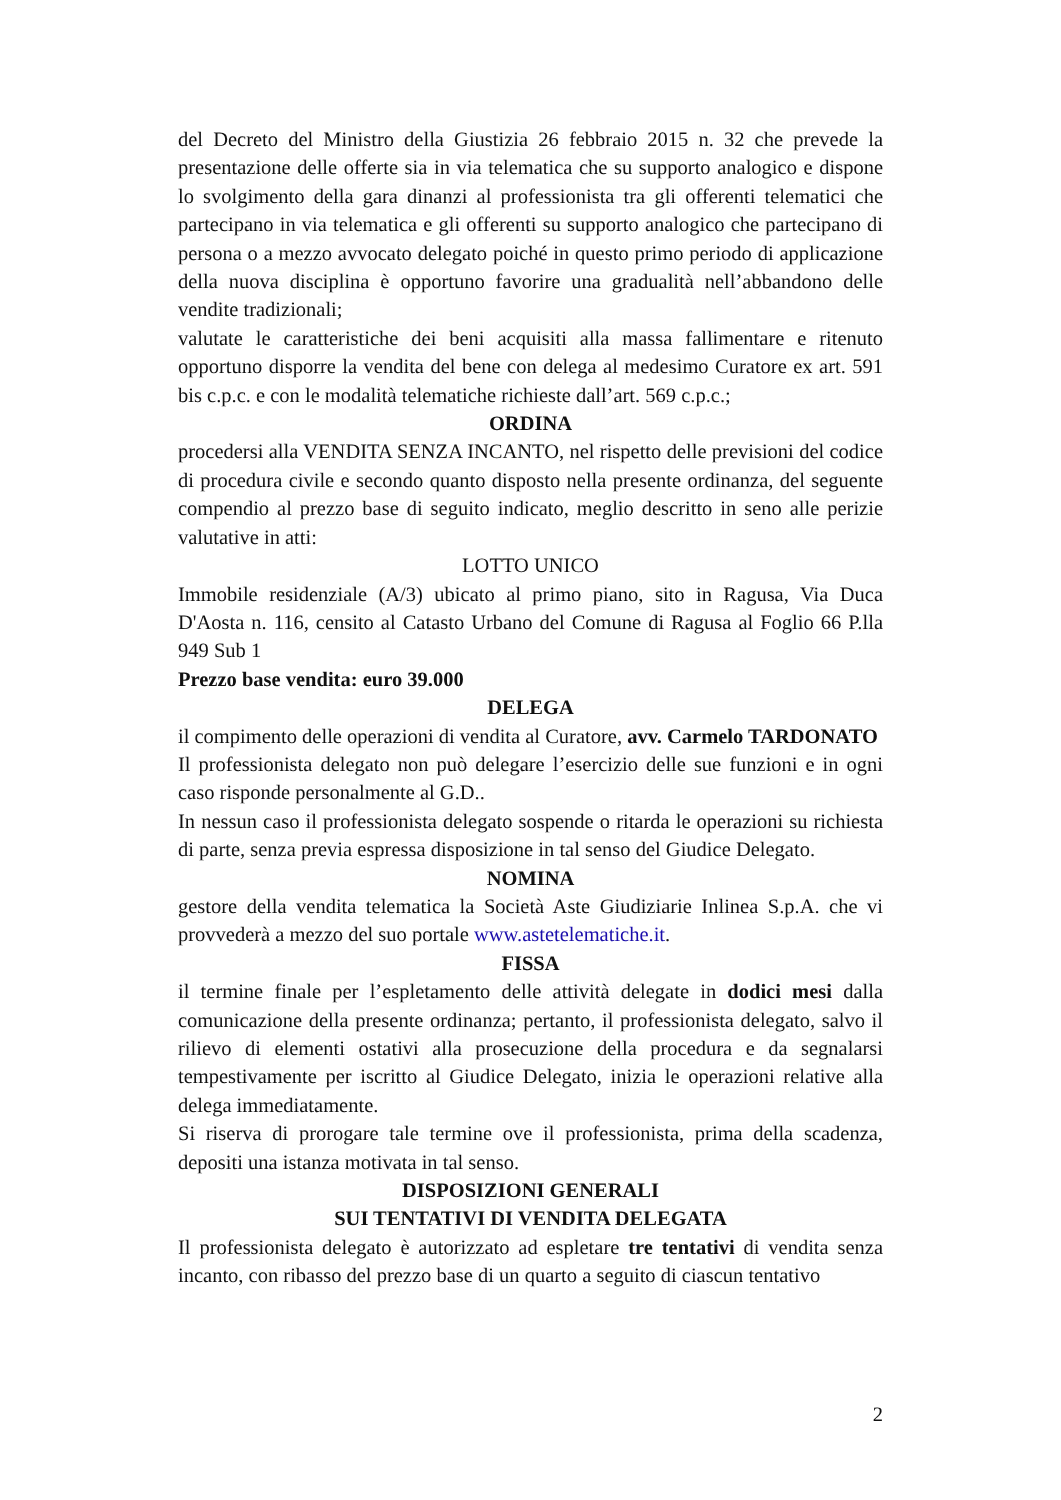del Decreto del Ministro della Giustizia 26 febbraio 2015 n. 32 che prevede la presentazione delle offerte sia in via telematica che su supporto analogico e dispone lo svolgimento della gara dinanzi al professionista tra gli offerenti telematici che partecipano in via telematica e gli offerenti su supporto analogico che partecipano di persona o a mezzo avvocato delegato poiché in questo primo periodo di applicazione della nuova disciplina è opportuno favorire una gradualità nell’abbandono delle vendite tradizionali;
valutate le caratteristiche dei beni acquisiti alla massa fallimentare e ritenuto opportuno disporre la vendita del bene con delega al medesimo Curatore ex art. 591 bis c.p.c. e con le modalità telematiche richieste dall’art. 569 c.p.c.;
ORDINA
procedersi alla VENDITA SENZA INCANTO, nel rispetto delle previsioni del codice di procedura civile e secondo quanto disposto nella presente ordinanza, del seguente compendio al prezzo base di seguito indicato, meglio descritto in seno alle perizie valutative in atti:
LOTTO UNICO
Immobile residenziale (A/3) ubicato al primo piano, sito in Ragusa, Via Duca D'Aosta n. 116, censito al Catasto Urbano del Comune di Ragusa al Foglio 66 P.lla 949 Sub 1
Prezzo base vendita: euro 39.000
DELEGA
il compimento delle operazioni di vendita al Curatore, avv. Carmelo TARDONATO
Il professionista delegato non può delegare l’esercizio delle sue funzioni e in ogni caso risponde personalmente al G.D..
In nessun caso il professionista delegato sospende o ritarda le operazioni su richiesta di parte, senza previa espressa disposizione in tal senso del Giudice Delegato.
NOMINA
gestore della vendita telematica la Società Aste Giudiziarie Inlinea S.p.A. che vi provvederà a mezzo del suo portale www.astetelematiche.it.
FISSA
il termine finale per l’espletamento delle attività delegate in dodici mesi dalla comunicazione della presente ordinanza; pertanto, il professionista delegato, salvo il rilievo di elementi ostativi alla prosecuzione della procedura e da segnalarsi tempestivamente per iscritto al Giudice Delegato, inizia le operazioni relative alla delega immediatamente.
Si riserva di prorogare tale termine ove il professionista, prima della scadenza, depositi una istanza motivata in tal senso.
DISPOSIZIONI GENERALI
SUI TENTATIVI DI VENDITA DELEGATA
Il professionista delegato è autorizzato ad espletare tre tentativi di vendita senza incanto, con ribasso del prezzo base di un quarto a seguito di ciascun tentativo
2